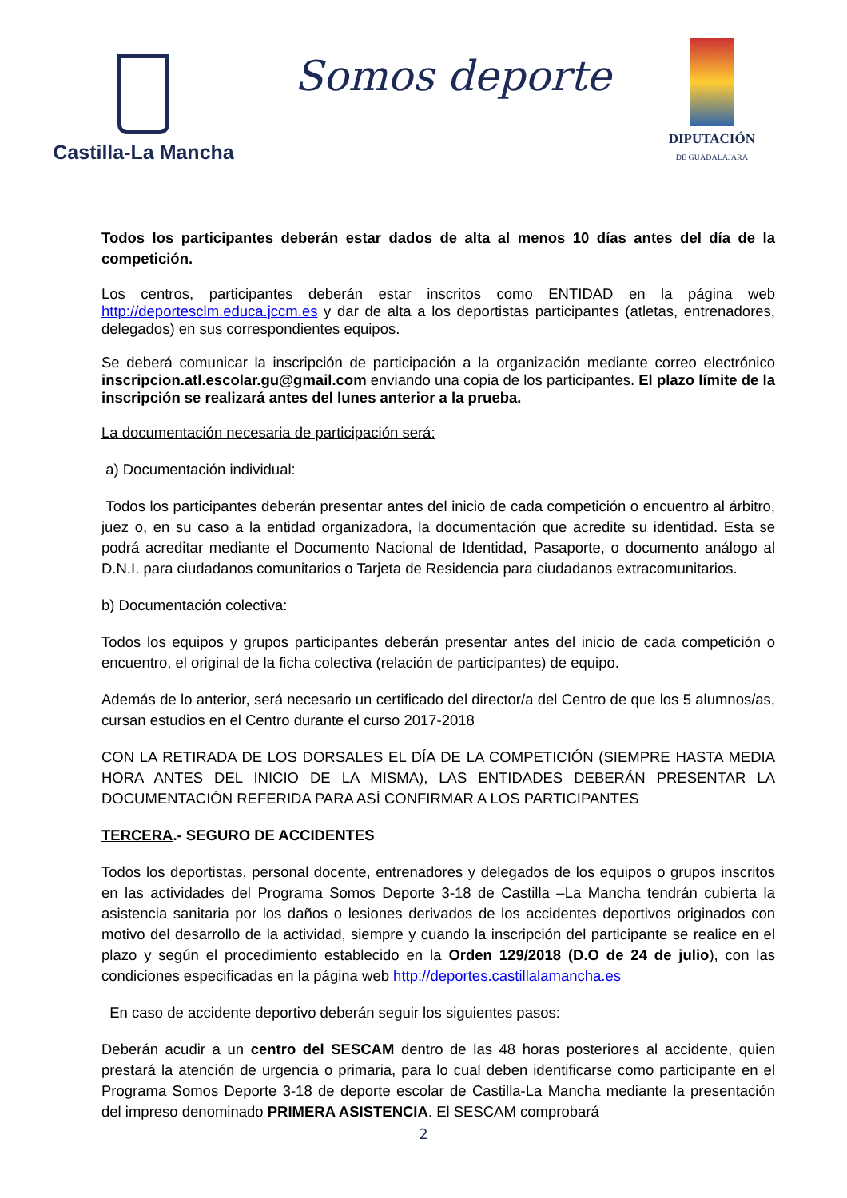Castilla-La Mancha
Somos deporte
DIPUTACIÓN
DE GUADALAJARA
Todos los participantes deberán estar dados de alta al menos 10 días antes del día de la competición.
Los centros, participantes deberán estar inscritos como ENTIDAD en la página web http://deportesclm.educa.jccm.es y dar de alta a los deportistas participantes (atletas, entrenadores, delegados) en sus correspondientes equipos.
Se deberá comunicar la inscripción de participación a la organización mediante correo electrónico inscripcion.atl.escolar.gu@gmail.com enviando una copia de los participantes. El plazo límite de la inscripción se realizará antes del lunes anterior a la prueba.
La documentación necesaria de participación será:
a) Documentación individual:
Todos los participantes deberán presentar antes del inicio de cada competición o encuentro al árbitro, juez o, en su caso a la entidad organizadora, la documentación que acredite su identidad. Esta se podrá acreditar mediante el Documento Nacional de Identidad, Pasaporte, o documento análogo al D.N.I. para ciudadanos comunitarios o Tarjeta de Residencia para ciudadanos extracomunitarios.
b) Documentación colectiva:
Todos los equipos y grupos participantes deberán presentar antes del inicio de cada competición o encuentro, el original de la ficha colectiva (relación de participantes) de equipo.
Además de lo anterior, será necesario un certificado del director/a del Centro de que los 5 alumnos/as, cursan estudios en el Centro durante el curso 2017-2018
CON LA RETIRADA DE LOS DORSALES EL DÍA DE LA COMPETICIÓN (SIEMPRE HASTA MEDIA HORA ANTES DEL INICIO DE LA MISMA), LAS ENTIDADES DEBERÁN PRESENTAR LA DOCUMENTACIÓN REFERIDA PARA ASÍ CONFIRMAR A LOS PARTICIPANTES
TERCERA.- SEGURO DE ACCIDENTES
Todos los deportistas, personal docente, entrenadores y delegados de los equipos o grupos inscritos en las actividades del Programa Somos Deporte 3-18 de Castilla –La Mancha tendrán cubierta la asistencia sanitaria por los daños o lesiones derivados de los accidentes deportivos originados con motivo del desarrollo de la actividad, siempre y cuando la inscripción del participante se realice en el plazo y según el procedimiento establecido en la Orden 129/2018 (D.O de 24 de julio), con las condiciones especificadas en la página web http://deportes.castillalamancha.es
En caso de accidente deportivo deberán seguir los siguientes pasos:
Deberán acudir a un centro del SESCAM dentro de las 48 horas posteriores al accidente, quien prestará la atención de urgencia o primaria, para lo cual deben identificarse como participante en el Programa Somos Deporte 3-18 de deporte escolar de Castilla-La Mancha mediante la presentación del impreso denominado PRIMERA ASISTENCIA. El SESCAM comprobará
2